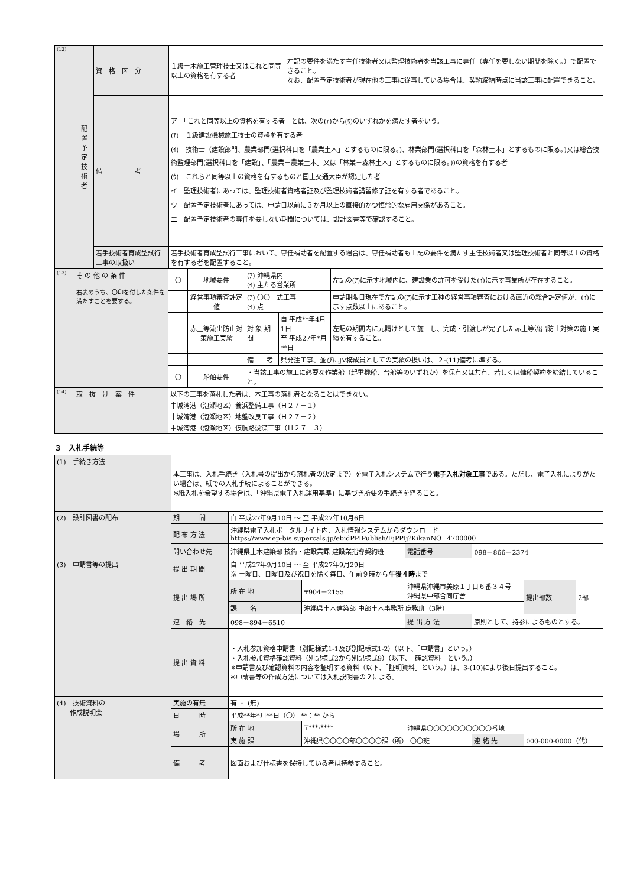| (12) | 配 置 予 定 技 術 者 | 資 格 区 分 | １級土木施工管理技士又はこれと同等以上の資格を有する者 | 左記の要件を満たす主任技術者又は監理技術者を当該工事に専任（専任を要しない期間を除く。）で配置できること。 なお、配置予定技術者が現在他の工事に従事している場合は、契約締結時点に当該工事に配置できること。 |
| | | 備 考 | ア 「これと同等以上の資格を有する者」とは、次の(ｱ)から(ｳ)のいずれかを満たす者をいう。 (ｱ) １級建設機械施工技士の資格を有する者 (ｲ) 技術士（建設部門、農業部門(選択科目を「農業土木」とするものに限る。)、林業部門(選択科目を「森林土木」とするものに限る。)又は総合技術監理部門(選択科目を「建設」、「農業－農業土木」又は「林業－森林土木」とするものに限る。))の資格を有する者 (ｳ) これらと同等以上の資格を有するものと国土交通大臣が認定した者 イ 監理技術者にあっては、監理技術者資格者証及び監理技術者講習修了証を有する者であること。 ウ 配置予定技術者にあっては、申請日以前に３か月以上の直接的かつ恒常的な雇用関係があること。 エ 配置予定技術者の専任を要しない期間については、設計図書等で確認すること。 | |
| | | 若手技術者育成型試行工事の取扱い | 若手技術者育成型試行工事において、専任補助者を配置する場合は、専任補助者も上記の要件を満たす主任技術者又は監理技術者と同等以上の資格を有する者を配置すること。 | |
| (13) | そ の 他 の 条 件 右表のうち、〇印を付した条件を満たすことを要する。 | 〇 | 地域要件 | (ｱ) 沖縄県内 (ｲ) 主たる営業所 | | 左記の(ｱ)に示す地域内に、建設業の許可を受けた(ｲ)に示す事業所が存在すること。 |
| | | | 経営事項審査評定値 | (ｱ) 〇〇一式工事 (ｲ) 点 | | 申請期限日現在で左記の(ｱ)に示す工種の経営事項審査における直近の総合評定値が、(ｲ)に示す点数以上にあること。 |
| | | | 赤土等流出防止対策施工実績 | 対 象 期 間 | 自 平成**年4月1日 至 平成27年*月**日 | 左記の期間内に元請けとして施工し、完成・引渡しが完了した赤土等流出防止対策の施工実績を有すること。 |
| | | | | 備 考 | 県発注工事、並びにJV構成員としての実績の扱いは、２-(11)備考に準ずる。 | |
| | | 〇 | 船舶要件 | ・当該工事の施工に必要な作業船（起重機船、台船等のいずれか）を保有又は共有、若しくは傭船契約を締結していること。 | | |
| (14) | 取 抜 け 案 件 | 以下の工事を落札した者は、本工事の落札者となることはできない。 中城湾港（泡瀬地区）養浜整備工事（Ｈ２７－１） 中城湾港（泡瀬地区）地盤改良工事（Ｈ２７－２） 中城湾港（泡瀬地区）仮航路浚渫工事（Ｈ２７－３） | | | | |
３　入札手続等
| (1) 手続き方法 | 本工事は、入札手続き（入札書の提出から落札者の決定まで）を電子入札システムで行う 電子入札対象工事 である。ただし、電子入札によりがたい場合は、紙での入札手続によることができる。 ※紙入札を希望する場合は、「沖縄県電子入札運用基準」に基づき所要の手続きを経ること。 | | | | | | | |
| (2) 設計図書の配布 | 期 間 | 自 平成27年9月10日 ～ 至 平成27年10月6日 | | | | | | |
| | 配 布 方 法 | 沖縄県電子入札ポータルサイト内、入札情報システムからダウンロード https://www.ep-bis.supercals.jp/ebidPPIPublish/EjPPIj?KikanNO=4700000 | | | | | | |
| | 問い合わせ先 | 沖縄県土木建築部 技術・建設業課 建設業指導契約班 | | | 電話番号 | 098－866－2374 | | |
| (3) 申請書等の提出 | 提 出 期 間 | 自 平成27年9月10日 ～ 至 平成27年9月29日 ※ 土曜日、日曜日及び祝日を除く毎日、午前９時から 午後４時 まで | | | | | | |
| | 提 出 場 所 | 所 在 地 | 〒904－2155 | 沖縄県沖縄市美原１丁目６番３４号 沖縄県中部合同庁舎 | | | 提出部数 | 2部 |
| | | 課 名 | 沖縄県土木建築部 中部土木事務所 庶務班（3階） | | | | | |
| | 連 絡 先 | 098－894－6510 | | | 提 出 方 法 | 原則として、持参によるものとする。 | | |
| | 提 出 資 料 | ・入札参加資格申請書（別記様式1-1及び別記様式1-2）（以下、「申請書」という。） ・入札参加資格確認資料（別記様式2から別記様式9）（以下、「確認資料」という。） ※申請書及び確認資料の内容を証明する資料（以下、「証明資料」という。）は、3-(10)により後日提出すること。 ※申請書等の作成方法については入札説明書の２による。 | | | | | | |
| (4) 技術資料の 作成説明会 | 実施の有無 | 有 ・ (無) | | | | | | |
| | 日 時 | 平成**年*月**日（〇） **：** から | | | | | | |
| | 場 所 | 所 在 地 | 〒***-**** | 沖縄県〇〇〇〇〇〇〇〇〇〇番地 | | | | |
| | | 実 施 課 | 沖縄県〇〇〇〇部〇〇〇〇課（所） 〇〇班 | | | 連 絡 先 | 000-000-0000（代） | |
| | 備 考 | 図面および仕様書を保持している者は持参すること。 | | | | | | |